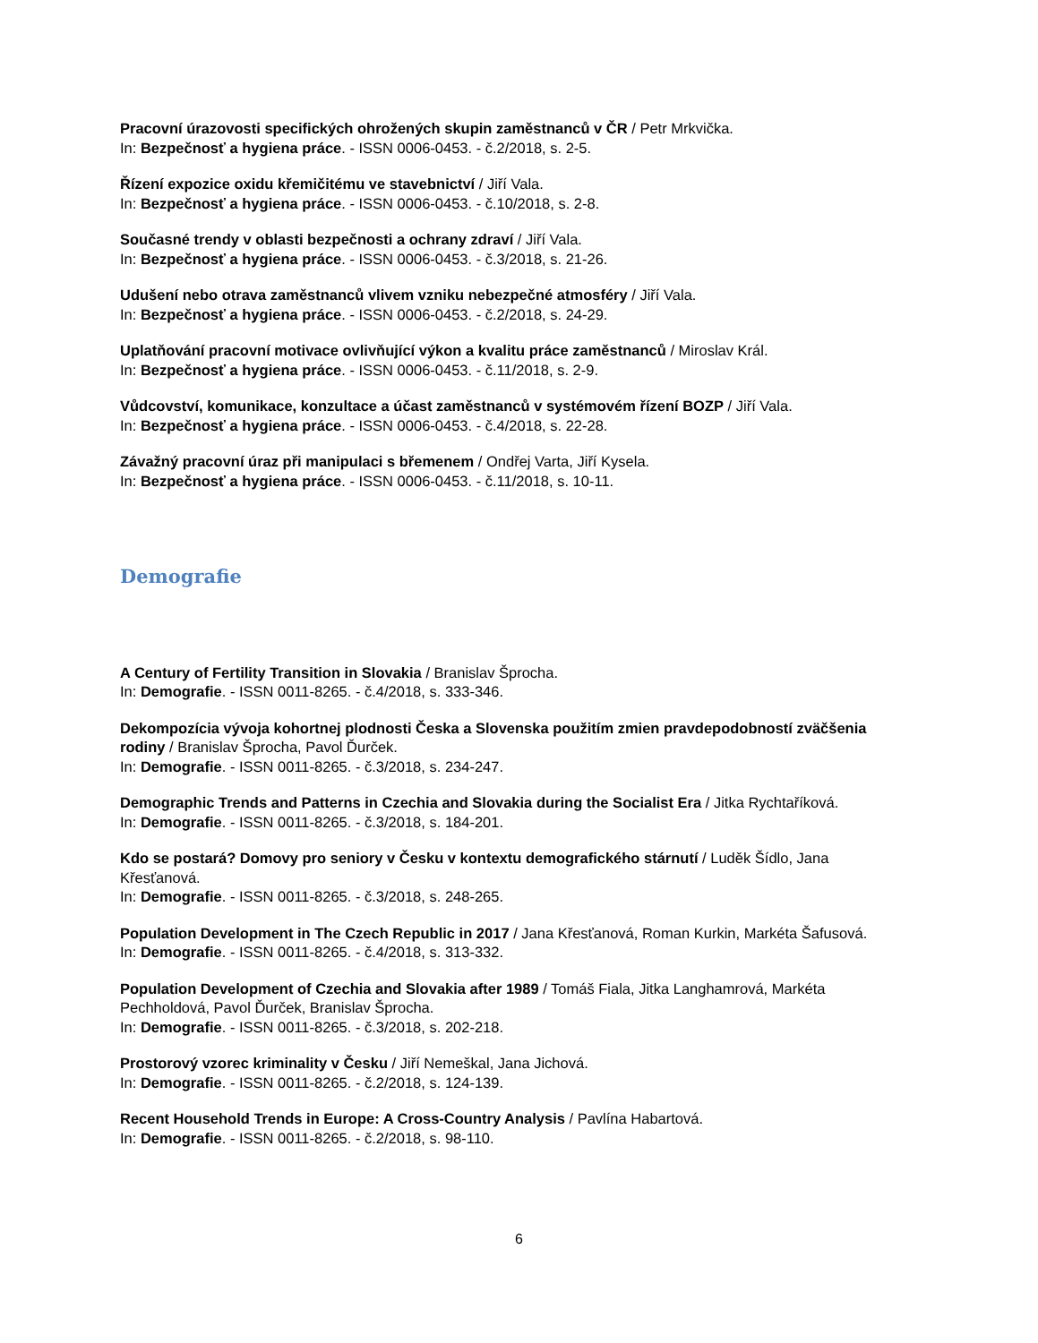Pracovní úrazovosti specifických ohrožených skupin zaměstnanců v ČR / Petr Mrkvička.
In: Bezpečnosť a hygiena práce. - ISSN 0006-0453. - č.2/2018, s. 2-5.
Řízení expozice oxidu křemičitému ve stavebnictví / Jiří Vala.
In: Bezpečnosť a hygiena práce. - ISSN 0006-0453. - č.10/2018, s. 2-8.
Současné trendy v oblasti bezpečnosti a ochrany zdraví / Jiří Vala.
In: Bezpečnosť a hygiena práce. - ISSN 0006-0453. - č.3/2018, s. 21-26.
Udušení nebo otrava zaměstnanců vlivem vzniku nebezpečné atmosféry / Jiří Vala.
In: Bezpečnosť a hygiena práce. - ISSN 0006-0453. - č.2/2018, s. 24-29.
Uplatňování pracovní motivace ovlivňující výkon a kvalitu práce zaměstnanců / Miroslav Král.
In: Bezpečnosť a hygiena práce. - ISSN 0006-0453. - č.11/2018, s. 2-9.
Vůdcovství, komunikace, konzultace a účast zaměstnanců v systémovém řízení BOZP / Jiří Vala.
In: Bezpečnosť a hygiena práce. - ISSN 0006-0453. - č.4/2018, s. 22-28.
Závažný pracovní úraz při manipulaci s břemenem / Ondřej Varta, Jiří Kysela.
In: Bezpečnosť a hygiena práce. - ISSN 0006-0453. - č.11/2018, s. 10-11.
Demografie
A Century of Fertility Transition in Slovakia / Branislav Šprocha.
In: Demografie. - ISSN 0011-8265. - č.4/2018, s. 333-346.
Dekompozícia vývoja kohortnej plodnosti Česka a Slovenska použitím zmien pravdepodobností zväčšenia rodiny / Branislav Šprocha, Pavol Ďurček.
In: Demografie. - ISSN 0011-8265. - č.3/2018, s. 234-247.
Demographic Trends and Patterns in Czechia and Slovakia during the Socialist Era / Jitka Rychtaříková.
In: Demografie. - ISSN 0011-8265. - č.3/2018, s. 184-201.
Kdo se postará? Domovy pro seniory v Česku v kontextu demografického stárnutí / Luděk Šídlo, Jana Křesťanová.
In: Demografie. - ISSN 0011-8265. - č.3/2018, s. 248-265.
Population Development in The Czech Republic in 2017 / Jana Křesťanová, Roman Kurkin, Markéta Šafusová.
In: Demografie. - ISSN 0011-8265. - č.4/2018, s. 313-332.
Population Development of Czechia and Slovakia after 1989 / Tomáš Fiala, Jitka Langhamrová, Markéta Pechholdová, Pavol Ďurček, Branislav Šprocha.
In: Demografie. - ISSN 0011-8265. - č.3/2018, s. 202-218.
Prostorový vzorec kriminality v Česku / Jiří Nemeškal, Jana Jichová.
In: Demografie. - ISSN 0011-8265. - č.2/2018, s. 124-139.
Recent Household Trends in Europe: A Cross-Country Analysis / Pavlína Habartová.
In: Demografie. - ISSN 0011-8265. - č.2/2018, s. 98-110.
6